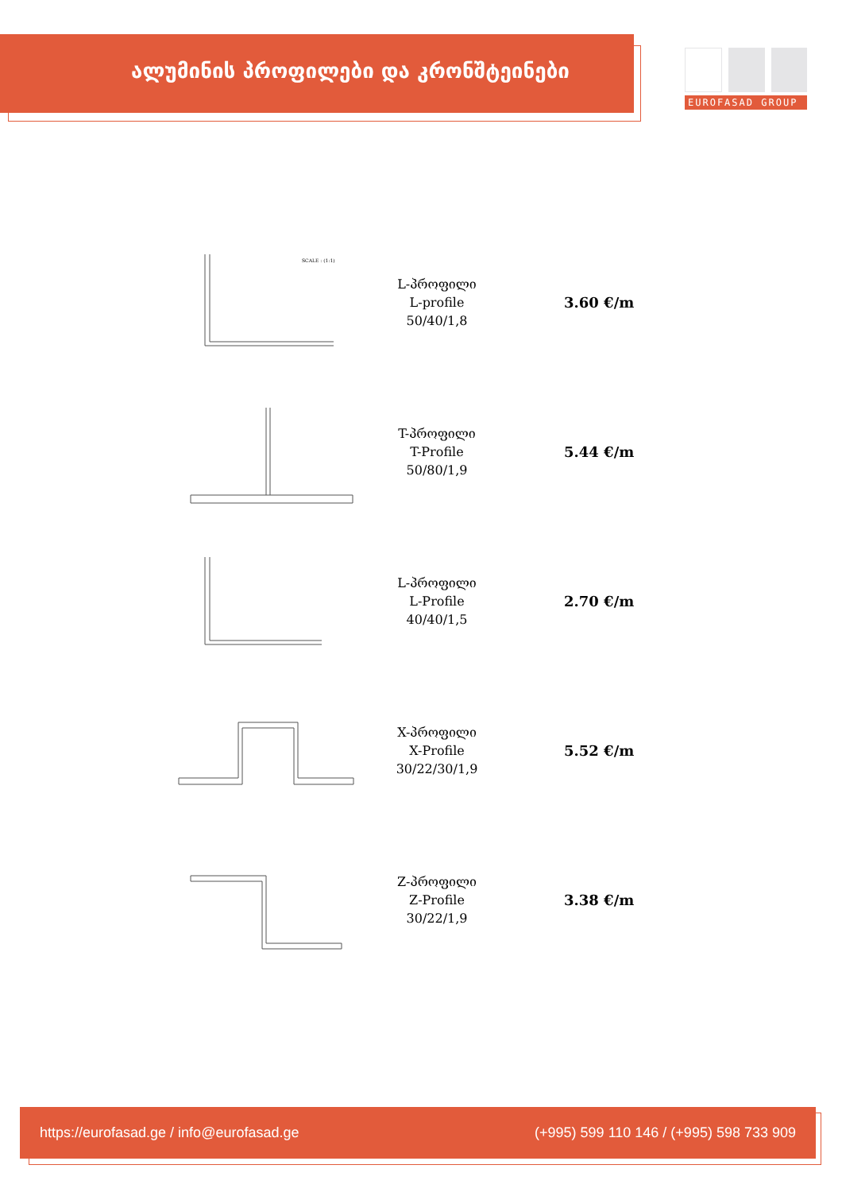ალუმინის პროფილები და კრონშტეინები
EUROFASAD GROUP
SCALE : (1:1)
L-პროფილი
L-profile
50/40/1,8
3.60 €/m
T-პროფილი
T-Profile
50/80/1,9
5.44 €/m
L-პროფილი
L-Profile
40/40/1,5
2.70 €/m
X-პროფილი
X-Profile
30/22/30/1,9
5.52 €/m
Z-პროფილი
Z-Profile
30/22/1,9
3.38 €/m
https://eurofasad.ge / info@eurofasad.ge (+995) 599 110 146 / (+995) 598 733 909